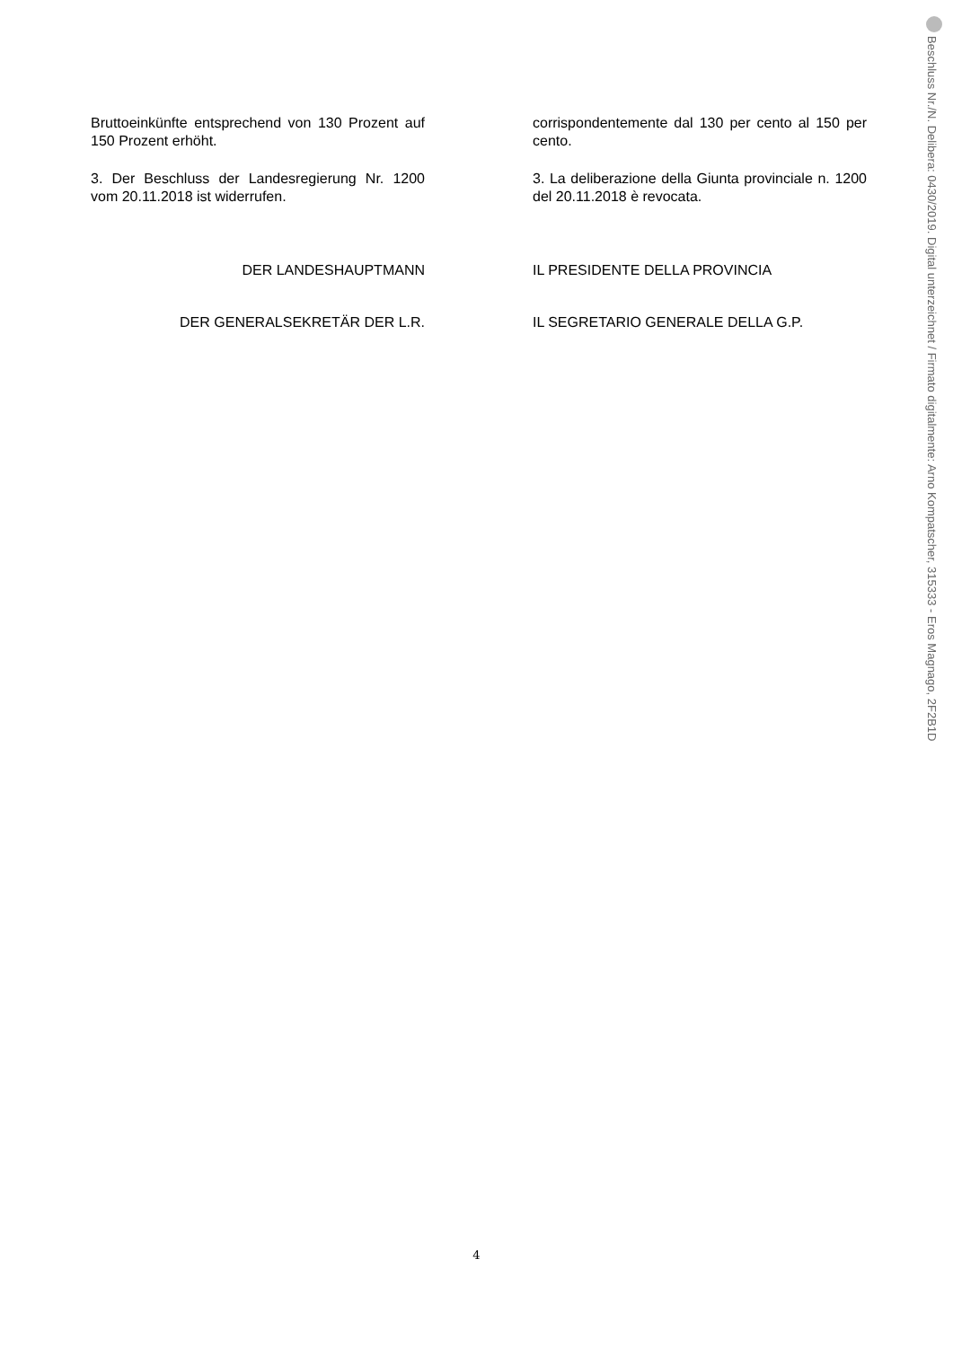Bruttoeinkünfte entsprechend von 130 Prozent auf 150 Prozent erhöht.
corrispondentemente dal 130 per cento al 150 per cento.
3. Der Beschluss der Landesregierung Nr. 1200 vom 20.11.2018 ist widerrufen.
3. La deliberazione della Giunta provinciale n. 1200 del 20.11.2018 è revocata.
DER LANDESHAUPTMANN IL PRESIDENTE DELLA PROVINCIA
DER GENERALSEKRETÄR DER L.R. IL SEGRETARIO GENERALE DELLA G.P.
Beschluss Nr./N. Delibera: 0430/2019. Digital unterzeichnet / Firmato digitalmente: Arno Kompatscher, 315333 - Eros Magnago, 2F2B1D
4